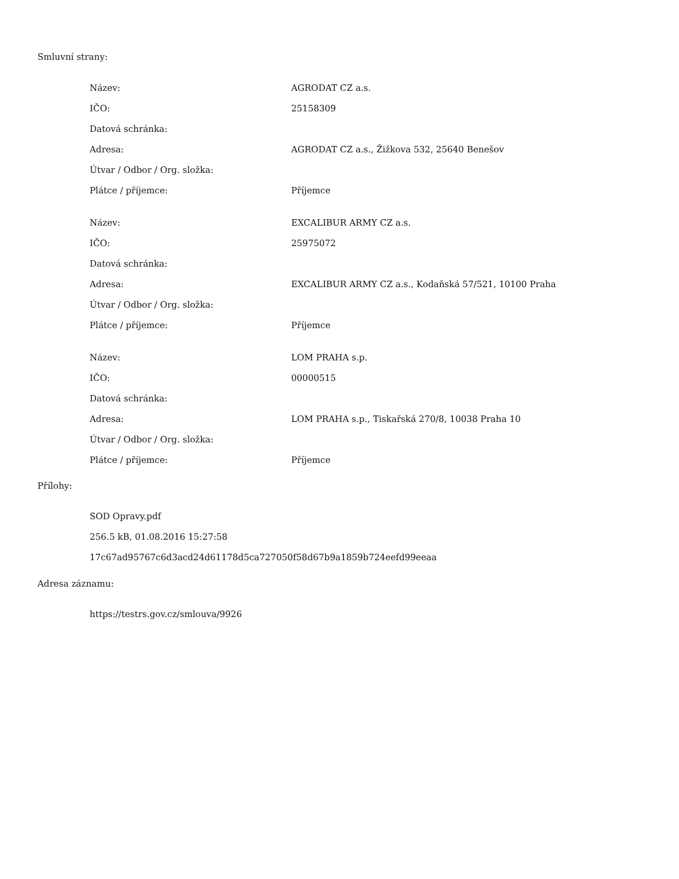Smluvní strany:
| Název: | AGRODAT CZ a.s. |
| IČO: | 25158309 |
| Datová schránka: | |
| Adresa: | AGRODAT CZ a.s., Žižkova 532, 25640 Benešov |
| Útvar / Odbor / Org. složka: | |
| Plátce / příjemce: | Příjemce |
| Název: | EXCALIBUR ARMY CZ a.s. |
| IČO: | 25975072 |
| Datová schránka: | |
| Adresa: | EXCALIBUR ARMY CZ a.s., Kodaňská 57/521, 10100 Praha |
| Útvar / Odbor / Org. složka: | |
| Plátce / příjemce: | Příjemce |
| Název: | LOM PRAHA s.p. |
| IČO: | 00000515 |
| Datová schránka: | |
| Adresa: | LOM PRAHA s.p., Tiskařská 270/8, 10038 Praha 10 |
| Útvar / Odbor / Org. složka: | |
| Plátce / příjemce: | Příjemce |
Přílohy:
SOD Opravy.pdf
256.5 kB, 01.08.2016 15:27:58
17c67ad95767c6d3acd24d61178d5ca727050f58d67b9a1859b724eefd99eeaa
Adresa záznamu:
https://testrs.gov.cz/smlouva/9926